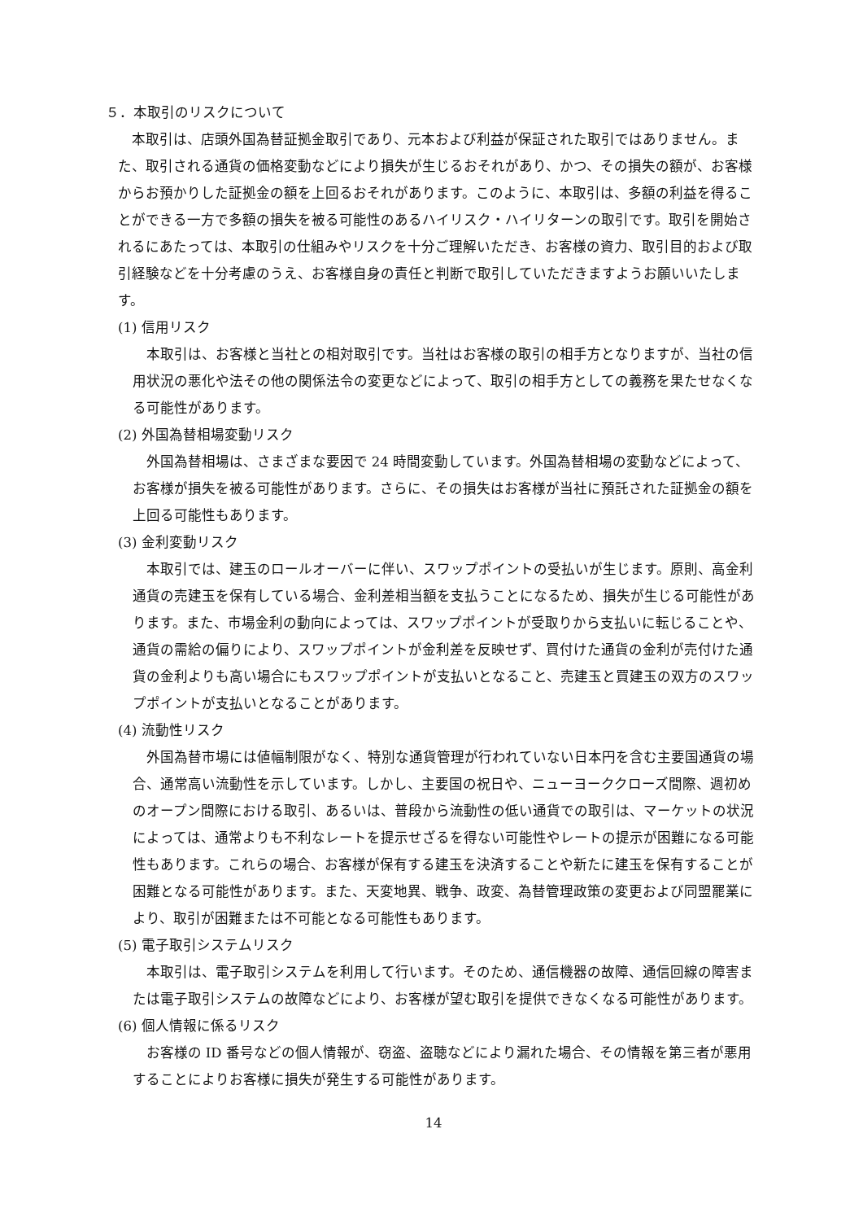５．本取引のリスクについて
本取引は、店頭外国為替証拠金取引であり、元本および利益が保証された取引ではありません。また、取引される通貨の価格変動などにより損失が生じるおそれがあり、かつ、その損失の額が、お客様からお預かりした証拠金の額を上回るおそれがあります。このように、本取引は、多額の利益を得ることができる一方で多額の損失を被る可能性のあるハイリスク・ハイリターンの取引です。取引を開始されるにあたっては、本取引の仕組みやリスクを十分ご理解いただき、お客様の資力、取引目的および取引経験などを十分考慮のうえ、お客様自身の責任と判断で取引していただきますようお願いいたします。
(1) 信用リスク
本取引は、お客様と当社との相対取引です。当社はお客様の取引の相手方となりますが、当社の信用状況の悪化や法その他の関係法令の変更などによって、取引の相手方としての義務を果たせなくなる可能性があります。
(2) 外国為替相場変動リスク
外国為替相場は、さまざまな要因で 24 時間変動しています。外国為替相場の変動などによって、お客様が損失を被る可能性があります。さらに、その損失はお客様が当社に預託された証拠金の額を上回る可能性もあります。
(3) 金利変動リスク
本取引では、建玉のロールオーバーに伴い、スワップポイントの受払いが生じます。原則、高金利通貨の売建玉を保有している場合、金利差相当額を支払うことになるため、損失が生じる可能性があります。また、市場金利の動向によっては、スワップポイントが受取りから支払いに転じることや、通貨の需給の偏りにより、スワップポイントが金利差を反映せず、買付けた通貨の金利が売付けた通貨の金利よりも高い場合にもスワップポイントが支払いとなること、売建玉と買建玉の双方のスワップポイントが支払いとなることがあります。
(4) 流動性リスク
外国為替市場には値幅制限がなく、特別な通貨管理が行われていない日本円を含む主要国通貨の場合、通常高い流動性を示しています。しかし、主要国の祝日や、ニューヨーククローズ間際、週初めのオープン間際における取引、あるいは、普段から流動性の低い通貨での取引は、マーケットの状況によっては、通常よりも不利なレートを提示せざるを得ない可能性やレートの提示が困難になる可能性もあります。これらの場合、お客様が保有する建玉を決済することや新たに建玉を保有することが困難となる可能性があります。また、天変地異、戦争、政変、為替管理政策の変更および同盟罷業により、取引が困難または不可能となる可能性もあります。
(5) 電子取引システムリスク
本取引は、電子取引システムを利用して行います。そのため、通信機器の故障、通信回線の障害または電子取引システムの故障などにより、お客様が望む取引を提供できなくなる可能性があります。
(6) 個人情報に係るリスク
お客様の ID 番号などの個人情報が、窃盗、盗聴などにより漏れた場合、その情報を第三者が悪用することによりお客様に損失が発生する可能性があります。
14